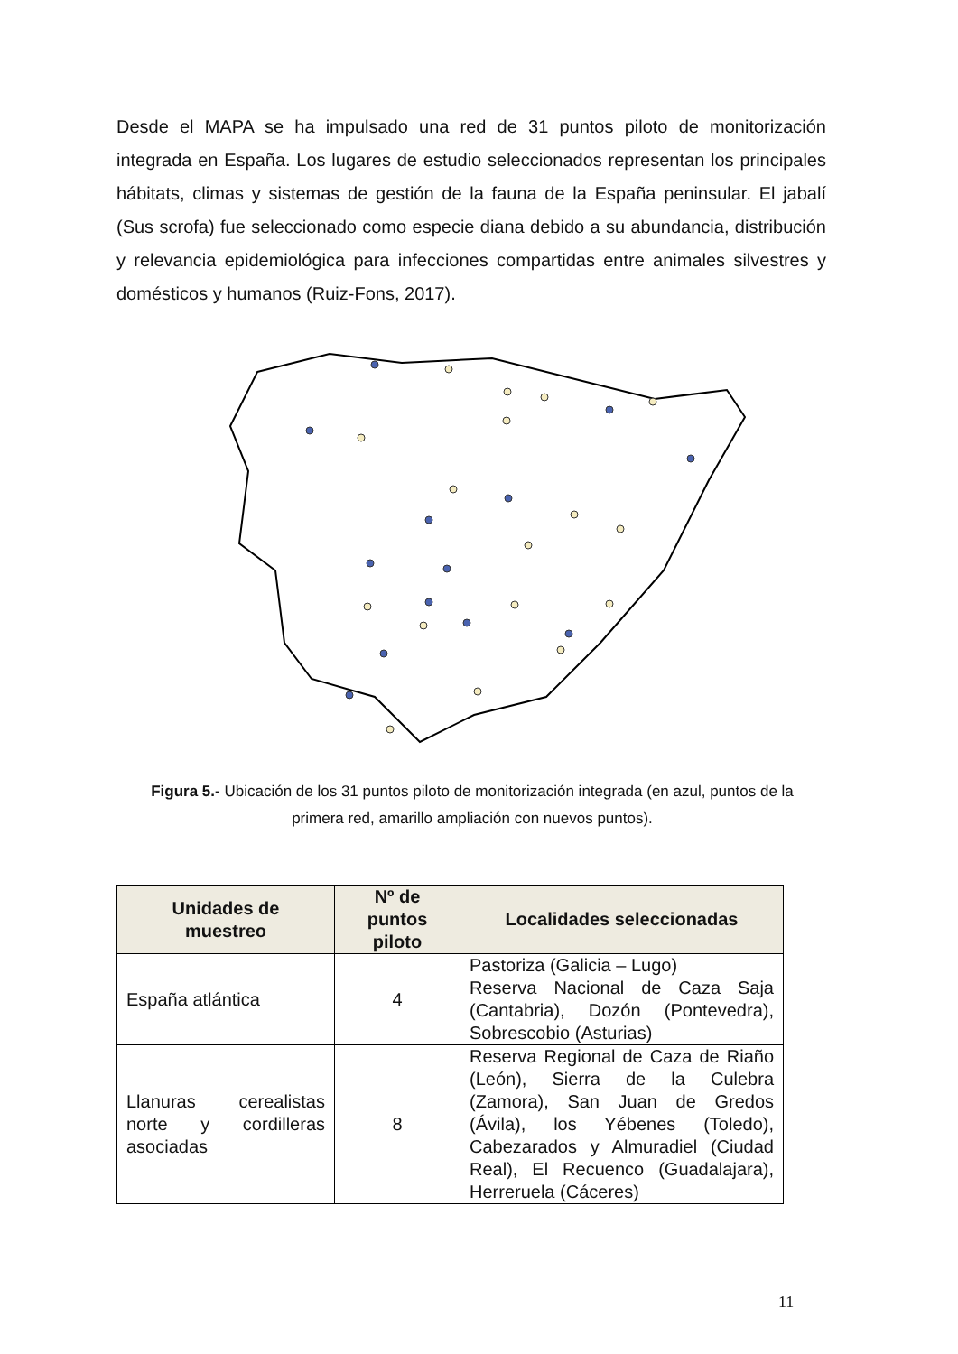Desde el MAPA se ha impulsado una red de 31 puntos piloto de monitorización integrada en España. Los lugares de estudio seleccionados representan los principales hábitats, climas y sistemas de gestión de la fauna de la España peninsular. El jabalí (Sus scrofa) fue seleccionado como especie diana debido a su abundancia, distribución y relevancia epidemiológica para infecciones compartidas entre animales silvestres y domésticos y humanos (Ruiz-Fons, 2017).
Figura 5.- Ubicación de los 31 puntos piloto de monitorización integrada (en azul, puntos de la primera red, amarillo ampliación con nuevos puntos).
| Unidades de muestreo | Nº de puntos piloto | Localidades seleccionadas |
| --- | --- | --- |
| España atlántica | 4 | Pastoriza (Galicia – Lugo) Reserva Nacional de Caza Saja (Cantabria), Dozón (Pontevedra), Sobrescobio (Asturias) |
| Llanuras cerealistas norte y cordilleras asociadas | 8 | Reserva Regional de Caza de Riaño (León), Sierra de la Culebra (Zamora), San Juan de Gredos (Ávila), los Yébenes (Toledo), Cabezarados y Almuradiel (Ciudad Real), El Recuenco (Guadalajara), Herreruela (Cáceres) |
11